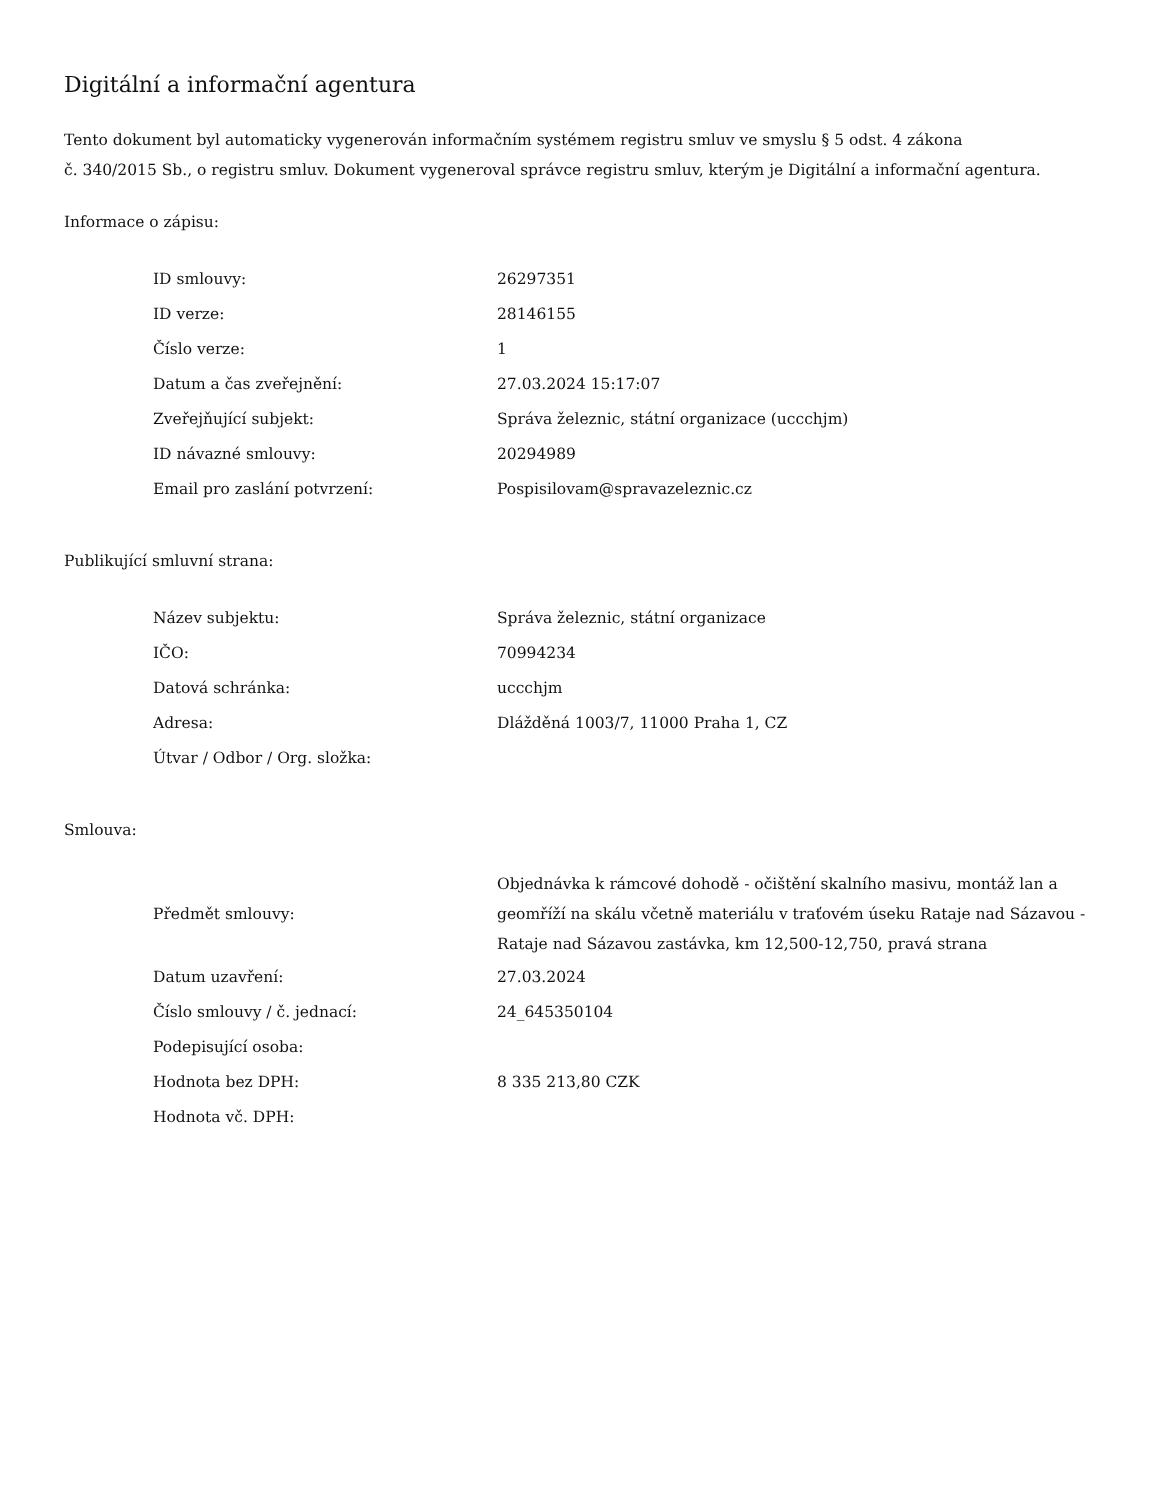Digitální a informační agentura
Tento dokument byl automaticky vygenerován informačním systémem registru smluv ve smyslu § 5 odst. 4 zákona
č. 340/2015 Sb., o registru smluv. Dokument vygeneroval správce registru smluv, kterým je Digitální a informační agentura.
Informace o zápisu:
| ID smlouvy: | 26297351 |
| ID verze: | 28146155 |
| Číslo verze: | 1 |
| Datum a čas zveřejnění: | 27.03.2024 15:17:07 |
| Zveřejňující subjekt: | Správa železnic, státní organizace (uccchjm) |
| ID návazné smlouvy: | 20294989 |
| Email pro zaslání potvrzení: | Pospisilovam@spravazeleznic.cz |
Publikující smluvní strana:
| Název subjektu: | Správa železnic, státní organizace |
| IČO: | 70994234 |
| Datová schránka: | uccchjm |
| Adresa: | Dlážděná 1003/7, 11000 Praha 1, CZ |
| Útvar / Odbor / Org. složka: | |
Smlouva:
| Předmět smlouvy: | Objednávka k rámcové dohodě - očištění skalního masivu, montáž lan a geomříží na skálu včetně materiálu v traťovém úseku Rataje nad Sázavou - Rataje nad Sázavou zastávka, km 12,500-12,750, pravá strana |
| Datum uzavření: | 27.03.2024 |
| Číslo smlouvy / č. jednací: | 24_645350104 |
| Podepisující osoba: | |
| Hodnota bez DPH: | 8 335 213,80 CZK |
| Hodnota vč. DPH: | |